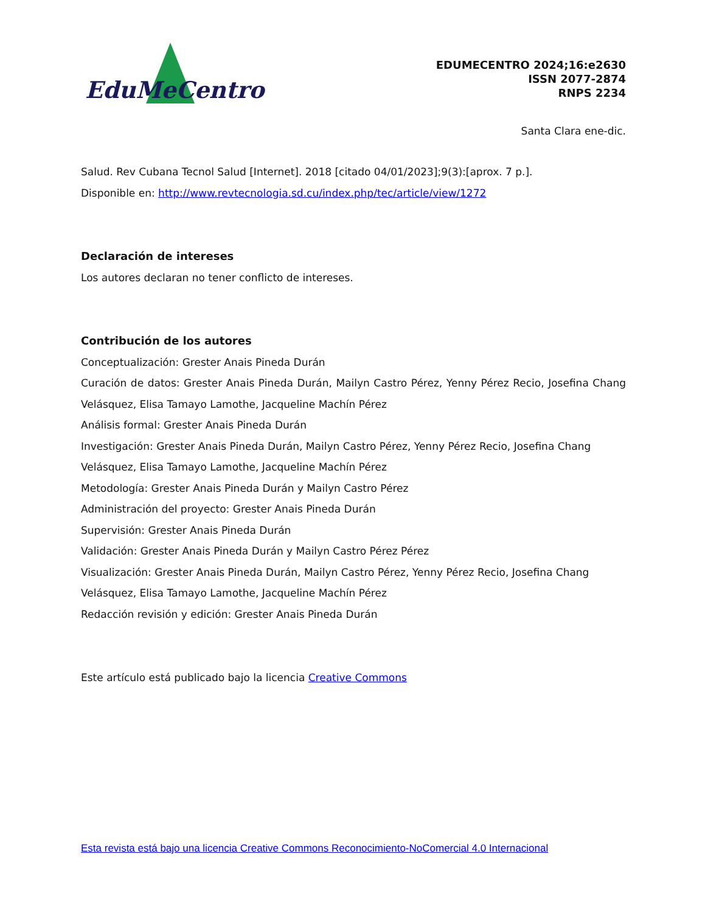EduMeCentro
EDUMECENTRO 2024;16:e2630
ISSN 2077-2874
RNPS 2234
Santa Clara ene-dic.
Salud. Rev Cubana Tecnol Salud [Internet]. 2018 [citado 04/01/2023];9(3):[aprox. 7 p.].
Disponible en: http://www.revtecnologia.sd.cu/index.php/tec/article/view/1272
Declaración de intereses
Los autores declaran no tener conflicto de intereses.
Contribución de los autores
Conceptualización: Grester Anais Pineda Durán
Curación de datos: Grester Anais Pineda Durán, Mailyn Castro Pérez, Yenny Pérez Recio, Josefina Chang Velásquez, Elisa Tamayo Lamothe, Jacqueline Machín Pérez
Análisis formal: Grester Anais Pineda Durán
Investigación: Grester Anais Pineda Durán, Mailyn Castro Pérez, Yenny Pérez Recio, Josefina Chang Velásquez, Elisa Tamayo Lamothe, Jacqueline Machín Pérez
Metodología: Grester Anais Pineda Durán y Mailyn Castro Pérez
Administración del proyecto: Grester Anais Pineda Durán
Supervisión: Grester Anais Pineda Durán
Validación: Grester Anais Pineda Durán y Mailyn Castro Pérez Pérez
Visualización: Grester Anais Pineda Durán, Mailyn Castro Pérez, Yenny Pérez Recio, Josefina Chang Velásquez, Elisa Tamayo Lamothe, Jacqueline Machín Pérez
Redacción revisión y edición: Grester Anais Pineda Durán
Este artículo está publicado bajo la licencia Creative Commons
Esta revista está bajo una licencia Creative Commons Reconocimiento-NoComercial 4.0 Internacional